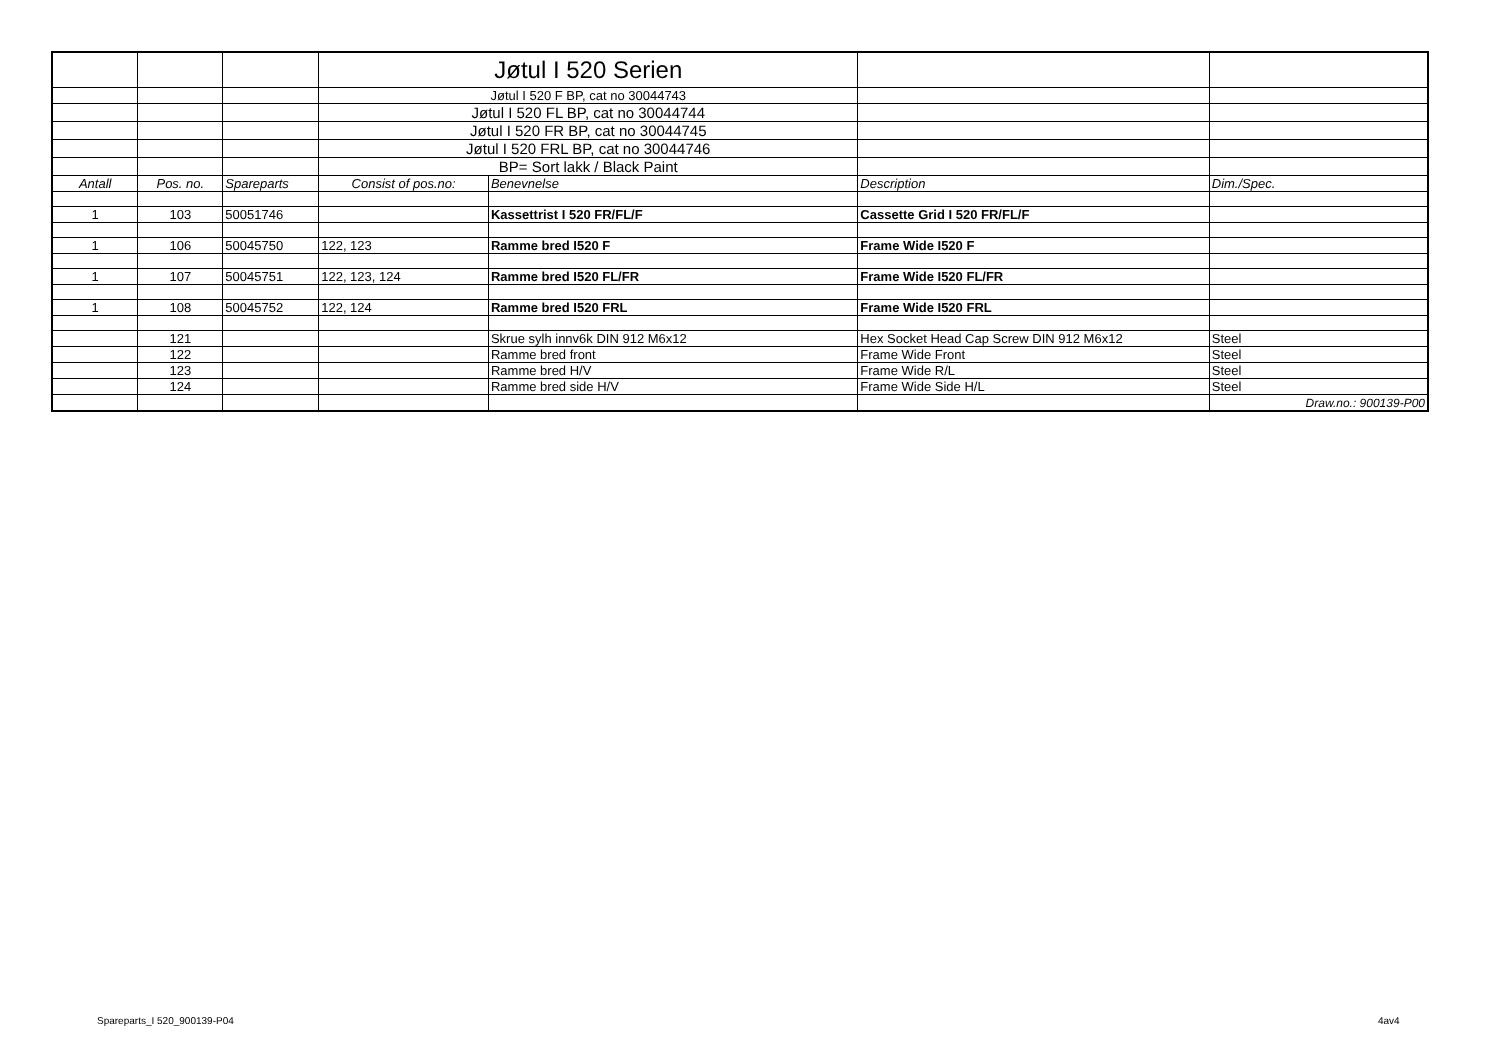| | | | Jøtul I 520 Serien | | | |
| | | | Jøtul I 520 F BP, cat no 30044743 | | | |
| | | | Jøtul I 520 FL BP, cat no 30044744 | | | |
| | | | Jøtul I 520 FR BP, cat no 30044745 | | | |
| | | | Jøtul I 520 FRL BP, cat no 30044746 | | | |
| | | | BP= Sort lakk / Black Paint | | | |
| Antall | Pos. no. | Spareparts | Consist of pos.no: | Benevnelse | Description | Dim./Spec. |
| 1 | 103 | 50051746 | | Kassettrist I 520 FR/FL/F | Cassette Grid I 520 FR/FL/F | |
| 1 | 106 | 50045750 | 122, 123 | Ramme bred I520 F | Frame Wide I520 F | |
| 1 | 107 | 50045751 | 122, 123, 124 | Ramme bred I520 FL/FR | Frame Wide I520 FL/FR | |
| 1 | 108 | 50045752 | 122, 124 | Ramme bred I520 FRL | Frame Wide I520 FRL | |
| | 121 | | | Skrue sylh innv6k DIN 912 M6x12 | Hex Socket Head Cap Screw DIN 912 M6x12 | Steel |
| | 122 | | | Ramme bred front | Frame Wide Front | Steel |
| | 123 | | | Ramme bred H/V | Frame Wide R/L | Steel |
| | 124 | | | Ramme bred side H/V | Frame Wide Side H/L | Steel |
| | | | | | | Draw.no.: 900139-P00 |
Spareparts_I 520_900139-P04 4av4